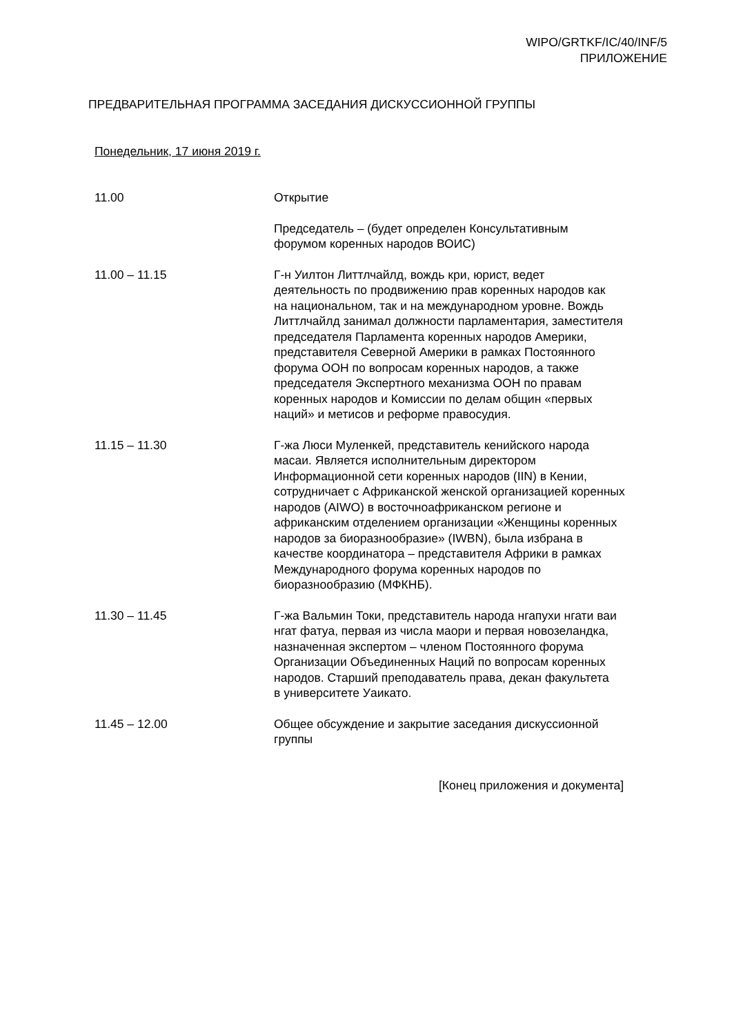WIPO/GRTKF/IC/40/INF/5
ПРИЛОЖЕНИЕ
ПРЕДВАРИТЕЛЬНАЯ ПРОГРАММА ЗАСЕДАНИЯ ДИСКУССИОННОЙ ГРУППЫ
Понедельник, 17 июня 2019 г.
11.00 Открытие
Председатель – (будет определен Консультативным
форумом коренных народов ВОИС)
11.00 – 11.15 Г-н Уилтон Литтлчайлд, вождь кри, юрист, ведет
деятельность по продвижению прав коренных народов как
на национальном, так и на международном уровне. Вождь
Литтлчайлд занимал должности парламентария, заместителя
председателя Парламента коренных народов Америки,
представителя Северной Америки в рамках Постоянного
форума ООН по вопросам коренных народов, а также
председателя Экспертного механизма ООН по правам
коренных народов и Комиссии по делам общин «первых
наций» и метисов и реформе правосудия.
11.15 – 11.30 Г-жа Люси Муленкей, представитель кенийского народа
масаи. Является исполнительным директором
Информационной сети коренных народов (IIN) в Кении,
сотрудничает с Африканской женской организацией коренных
народов (AIWO) в восточноафриканском регионе и
африканским отделением организации «Женщины коренных
народов за биоразнообразие» (IWBN), была избрана в
качестве координатора – представителя Африки в рамках
Международного форума коренных народов по
биоразнообразию (МФКНБ).
11.30 – 11.45 Г-жа Вальмин Токи, представитель народа нгапухи нгати ваи
нгат фатуа, первая из числа маори и первая новозеландка,
назначенная экспертом – членом Постоянного форума
Организации Объединенных Наций по вопросам коренных
народов. Старший преподаватель права, декан факультета
в университете Уаикато.
11.45 – 12.00 Общее обсуждение и закрытие заседания дискуссионной
группы
[Конец приложения и документа]